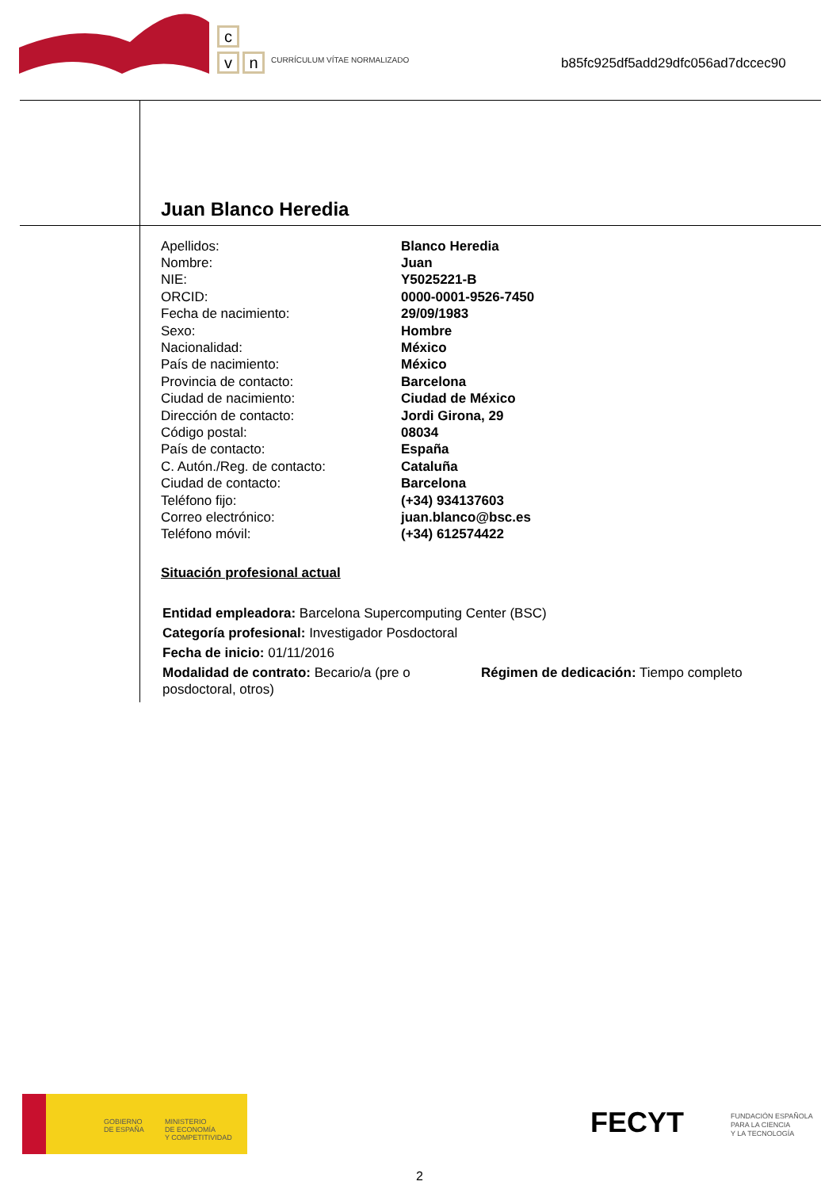c
v n CURRÍCULUM VÍTAE NORMALIZADO
b85fc925df5add29dfc056ad7dccec90
Juan Blanco Heredia
| Apellidos: | Blanco Heredia |
| Nombre: | Juan |
| NIE: | Y5025221-B |
| ORCID: | 0000-0001-9526-7450 |
| Fecha de nacimiento: | 29/09/1983 |
| Sexo: | Hombre |
| Nacionalidad: | México |
| País de nacimiento: | México |
| Provincia de contacto: | Barcelona |
| Ciudad de nacimiento: | Ciudad de México |
| Dirección de contacto: | Jordi Girona, 29 |
| Código postal: | 08034 |
| País de contacto: | España |
| C. Autón./Reg. de contacto: | Cataluña |
| Ciudad de contacto: | Barcelona |
| Teléfono fijo: | (+34) 934137603 |
| Correo electrónico: | juan.blanco@bsc.es |
| Teléfono móvil: | (+34) 612574422 |
Situación profesional actual
Entidad empleadora: Barcelona Supercomputing Center (BSC)
Categoría profesional: Investigador Posdoctoral
Fecha de inicio: 01/11/2016
Modalidad de contrato: Becario/a (pre o posdoctoral, otros)
Régimen de dedicación: Tiempo completo
GOBIERNO
DE ESPAÑA
MINISTERIO
DE ECONOMÍA
Y COMPETITIVIDAD
FECYT
FUNDACIÓN ESPAÑOLA
PARA LA CIENCIA
Y LA TECNOLOGÍA
2